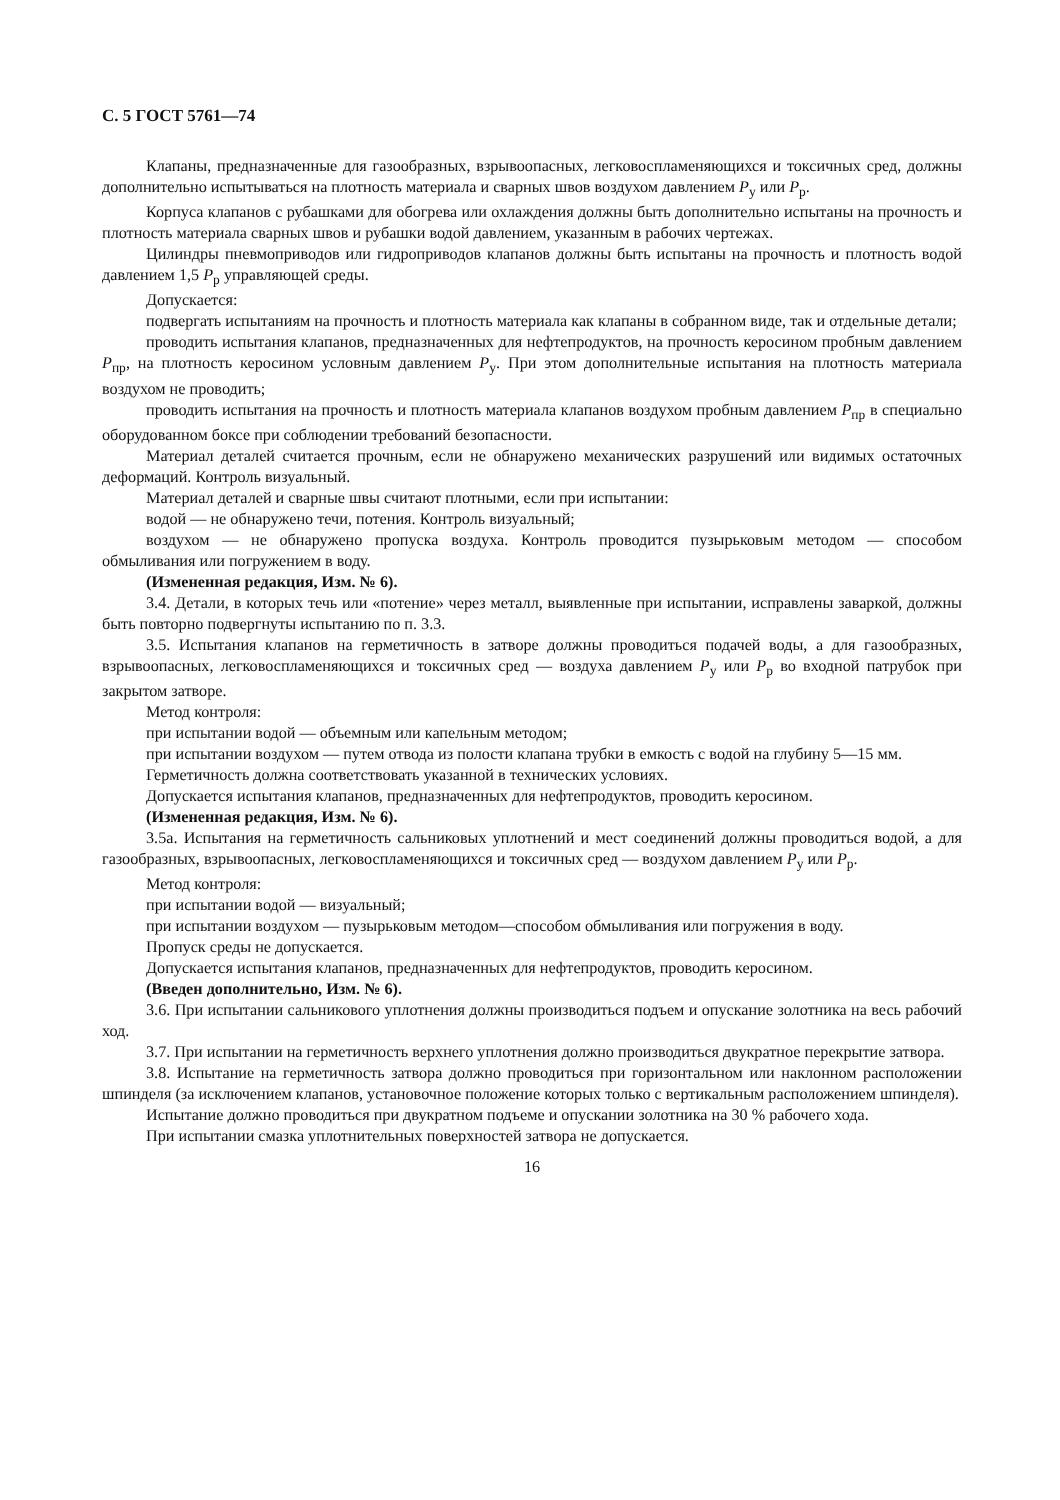С. 5 ГОСТ 5761—74
Клапаны, предназначенные для газообразных, взрывоопасных, легковоспламеняющихся и токсичных сред, должны дополнительно испытываться на плотность материала и сварных швов воздухом давлением P<sub>у</sub> или P<sub>р</sub>.
Корпуса клапанов с рубашками для обогрева или охлаждения должны быть дополнительно испытаны на прочность и плотность материала сварных швов и рубашки водой давлением, указанным в рабочих чертежах.
Цилиндры пневмоприводов или гидроприводов клапанов должны быть испытаны на прочность и плотность водой давлением 1,5 P<sub>р</sub> управляющей среды.
Допускается:
подвергать испытаниям на прочность и плотность материала как клапаны в собранном виде, так и отдельные детали;
проводить испытания клапанов, предназначенных для нефтепродуктов, на прочность керосином пробным давлением P<sub>пр</sub>, на плотность керосином условным давлением P<sub>у</sub>. При этом дополнительные испытания на плотность материала воздухом не проводить;
проводить испытания на прочность и плотность материала клапанов воздухом пробным давлением P<sub>пр</sub> в специально оборудованном боксе при соблюдении требований безопасности.
Материал деталей считается прочным, если не обнаружено механических разрушений или видимых остаточных деформаций. Контроль визуальный.
Материал деталей и сварные швы считают плотными, если при испытании:
водой — не обнаружено течи, потения. Контроль визуальный;
воздухом — не обнаружено пропуска воздуха. Контроль проводится пузырьковым методом — способом обмыливания или погружением в воду.
(Измененная редакция, Изм. № 6).
3.4. Детали, в которых течь или «потение» через металл, выявленные при испытании, исправлены заваркой, должны быть повторно подвергнуты испытанию по п. 3.3.
3.5. Испытания клапанов на герметичность в затворе должны проводиться подачей воды, а для газообразных, взрывоопасных, легковоспламеняющихся и токсичных сред — воздуха давлением P<sub>у</sub> или P<sub>р</sub> во входной патрубок при закрытом затворе.
Метод контроля:
при испытании водой — объемным или капельным методом;
при испытании воздухом — путем отвода из полости клапана трубки в емкость с водой на глубину 5—15 мм.
Герметичность должна соответствовать указанной в технических условиях.
Допускается испытания клапанов, предназначенных для нефтепродуктов, проводить керосином.
(Измененная редакция, Изм. № 6).
3.5а. Испытания на герметичность сальниковых уплотнений и мест соединений должны проводиться водой, а для газообразных, взрывоопасных, легковоспламеняющихся и токсичных сред — воздухом давлением P<sub>у</sub> или P<sub>р</sub>.
Метод контроля:
при испытании водой — визуальный;
при испытании воздухом — пузырьковым методом—способом обмыливания или погружения в воду.
Пропуск среды не допускается.
Допускается испытания клапанов, предназначенных для нефтепродуктов, проводить керосином.
(Введен дополнительно, Изм. № 6).
3.6. При испытании сальникового уплотнения должны производиться подъем и опускание золотника на весь рабочий ход.
3.7. При испытании на герметичность верхнего уплотнения должно производиться двукратное перекрытие затвора.
3.8. Испытание на герметичность затвора должно проводиться при горизонтальном или наклонном расположении шпинделя (за исключением клапанов, установочное положение которых только с вертикальным расположением шпинделя).
Испытание должно проводиться при двукратном подъеме и опускании золотника на 30 % рабочего хода.
При испытании смазка уплотнительных поверхностей затвора не допускается.
16